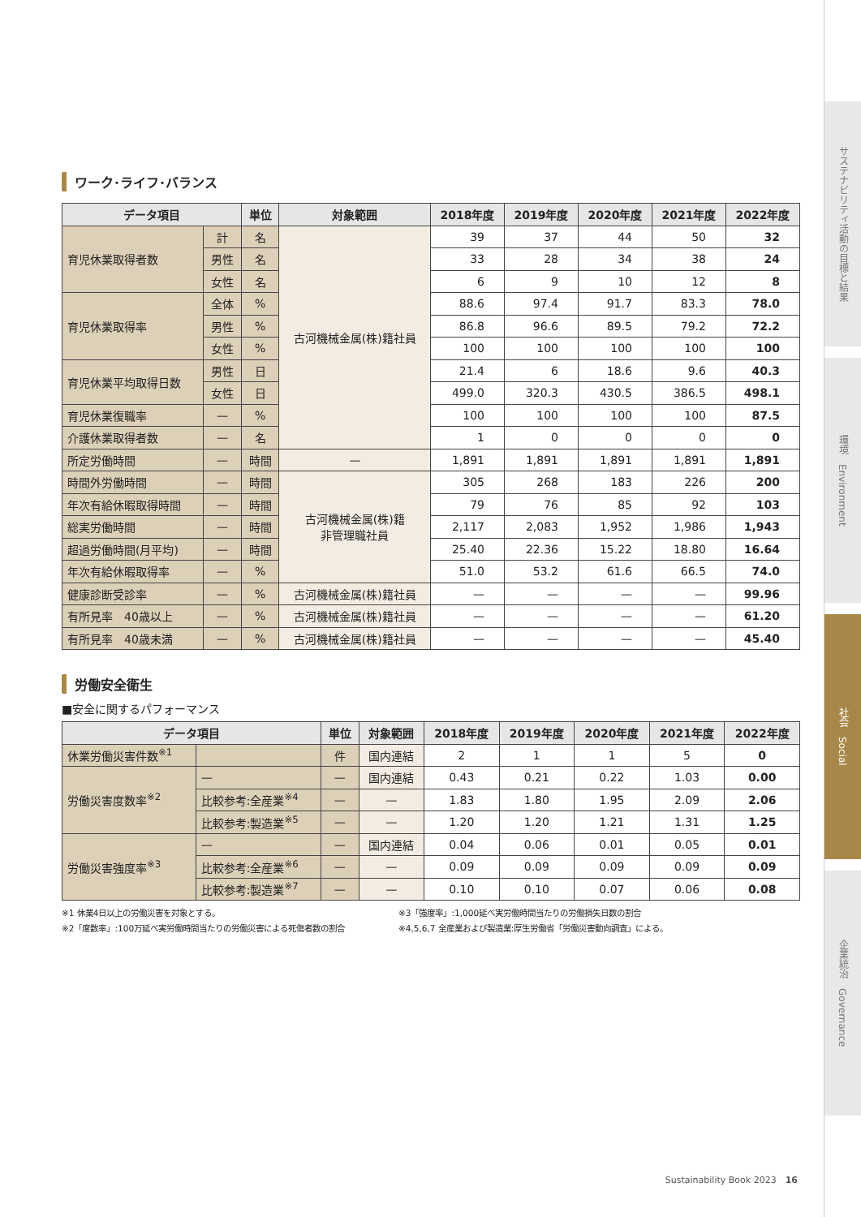ワーク･ライフ･バランス
| データ項目 | | 単位 | 対象範囲 | 2018年度 | 2019年度 | 2020年度 | 2021年度 | 2022年度 |
| --- | --- | --- | --- | --- | --- | --- | --- | --- |
| 育児休業取得者数 | 計 | 名 | 古河機械金属(株)籍社員 | 39 | 37 | 44 | 50 | 32 |
| | 男性 | 名 | | 33 | 28 | 34 | 38 | 24 |
| | 女性 | 名 | | 6 | 9 | 10 | 12 | 8 |
| 育児休業取得率 | 全体 | % | | 88.6 | 97.4 | 91.7 | 83.3 | 78.0 |
| | 男性 | % | | 86.8 | 96.6 | 89.5 | 79.2 | 72.2 |
| | 女性 | % | | 100 | 100 | 100 | 100 | 100 |
| 育児休業平均取得日数 | 男性 | 日 | | 21.4 | 6 | 18.6 | 9.6 | 40.3 |
| | 女性 | 日 | | 499.0 | 320.3 | 430.5 | 386.5 | 498.1 |
| 育児休業復職率 | — | % | | 100 | 100 | 100 | 100 | 87.5 |
| 介護休業取得者数 | — | 名 | | 1 | 0 | 0 | 0 | 0 |
| 所定労働時間 | — | 時間 | — | 1,891 | 1,891 | 1,891 | 1,891 | 1,891 |
| 時間外労働時間 | — | 時間 | 古河機械金属(株)籍 非管理職社員 | 305 | 268 | 183 | 226 | 200 |
| 年次有給休暇取得時間 | — | 時間 | | 79 | 76 | 85 | 92 | 103 |
| 総実労働時間 | — | 時間 | | 2,117 | 2,083 | 1,952 | 1,986 | 1,943 |
| 超過労働時間(月平均) | — | 時間 | | 25.40 | 22.36 | 15.22 | 18.80 | 16.64 |
| 年次有給休暇取得率 | — | % | | 51.0 | 53.2 | 61.6 | 66.5 | 74.0 |
| 健康診断受診率 | — | % | 古河機械金属(株)籍社員 | — | — | — | — | 99.96 |
| 有所見率 40歳以上 | — | % | 古河機械金属(株)籍社員 | — | — | — | — | 61.20 |
| 有所見率 40歳未満 | — | % | 古河機械金属(株)籍社員 | — | — | — | — | 45.40 |
労働安全衛生
■安全に関するパフォーマンス
| データ項目 | | 単位 | 対象範囲 | 2018年度 | 2019年度 | 2020年度 | 2021年度 | 2022年度 |
| --- | --- | --- | --- | --- | --- | --- | --- | --- |
| 休業労働災害件数<sup>※1</sup> | | 件 | 国内連結 | 2 | 1 | 1 | 5 | 0 |
| 労働災害度数率<sup>※2</sup> | — | — | 国内連結 | 0.43 | 0.21 | 0.22 | 1.03 | 0.00 |
| | 比較参考:全産業<sup>※4</sup> | — | — | 1.83 | 1.80 | 1.95 | 2.09 | 2.06 |
| | 比較参考:製造業<sup>※5</sup> | — | — | 1.20 | 1.20 | 1.21 | 1.31 | 1.25 |
| 労働災害強度率<sup>※3</sup> | — | — | 国内連結 | 0.04 | 0.06 | 0.01 | 0.05 | 0.01 |
| | 比較参考:全産業<sup>※6</sup> | — | — | 0.09 | 0.09 | 0.09 | 0.09 | 0.09 |
| | 比較参考:製造業<sup>※7</sup> | — | — | 0.10 | 0.10 | 0.07 | 0.06 | 0.08 |
※1 休業4日以上の労働災害を対象とする。
※2「度数率」:100万延べ実労働時間当たりの労働災害による死傷者数の割合
※3「強度率」:1,000延べ実労働時間当たりの労働損失日数の割合
※4,5,6,7 全産業および製造業:厚生労働省「労働災害動向調査」による。
Sustainability Book 2023　16
サステナビリティ活動の目標と結果
環境　Environment
社会　Social
企業統治　Governance